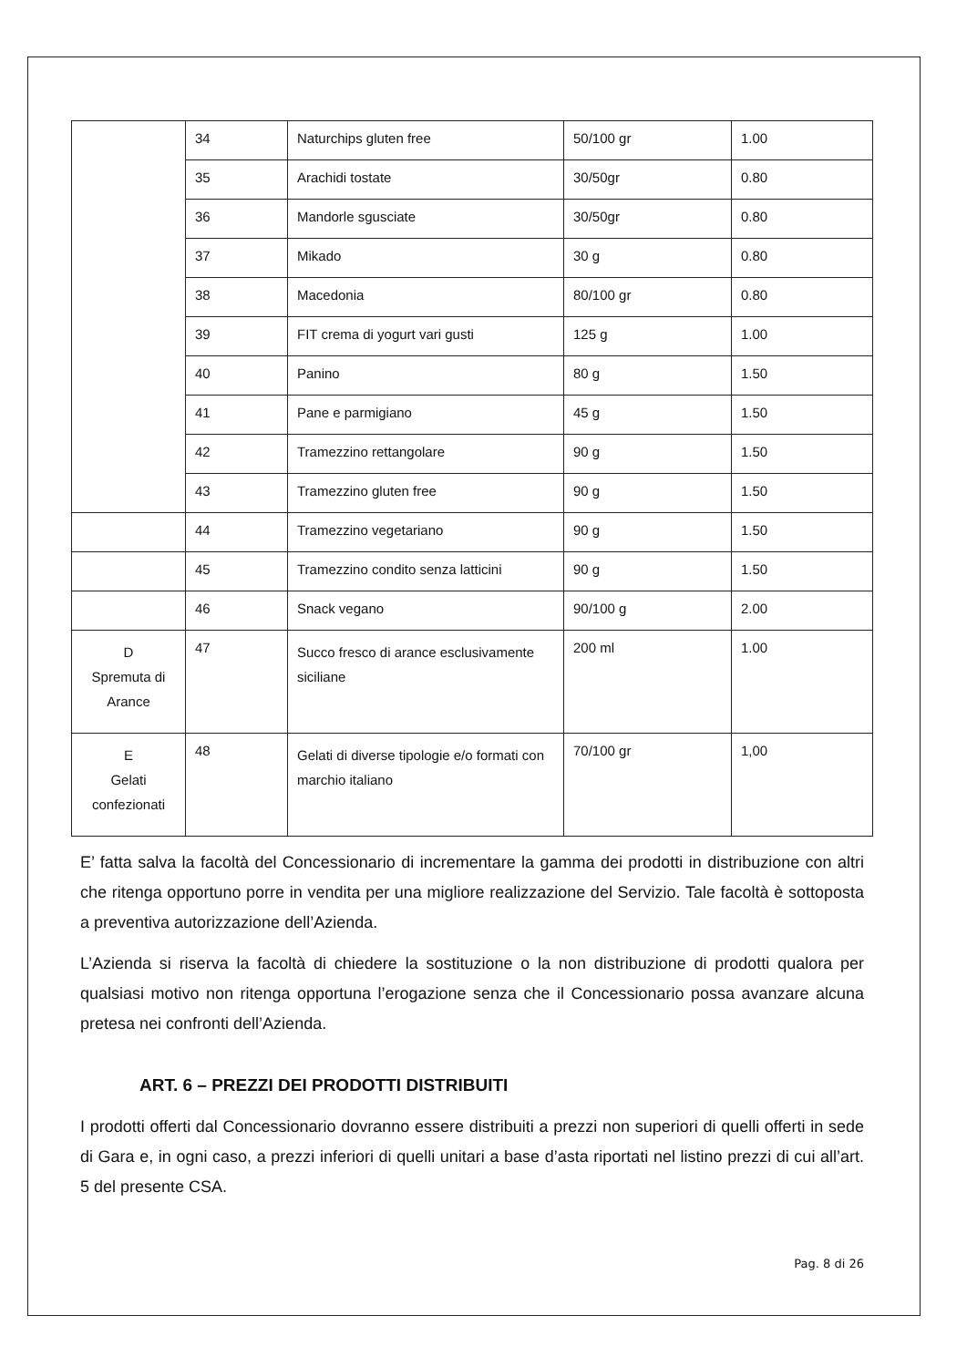| | 34 | Naturchips gluten free | 50/100 gr | 1.00 |
| | 35 | Arachidi tostate | 30/50gr | 0.80 |
| | 36 | Mandorle sgusciate | 30/50gr | 0.80 |
| | 37 | Mikado | 30 g | 0.80 |
| | 38 | Macedonia | 80/100 gr | 0.80 |
| | 39 | FIT crema di yogurt vari gusti | 125 g | 1.00 |
| | 40 | Panino | 80 g | 1.50 |
| | 41 | Pane e parmigiano | 45 g | 1.50 |
| | 42 | Tramezzino rettangolare | 90 g | 1.50 |
| | 43 | Tramezzino gluten free | 90 g | 1.50 |
| | 44 | Tramezzino vegetariano | 90 g | 1.50 |
| | 45 | Tramezzino condito senza latticini | 90 g | 1.50 |
| | 46 | Snack vegano | 90/100 g | 2.00 |
| D Spremuta di Arance | 47 | Succo fresco di arance esclusivamente siciliane | 200 ml | 1.00 |
| E Gelati confezionati | 48 | Gelati di diverse tipologie e/o formati con marchio italiano | 70/100 gr | 1,00 |
E’ fatta salva la facoltà del Concessionario di incrementare la gamma dei prodotti in distribuzione con altri che ritenga opportuno porre in vendita per una migliore realizzazione del Servizio. Tale facoltà è sottoposta a preventiva autorizzazione dell’Azienda.
L’Azienda si riserva la facoltà di chiedere la sostituzione o la non distribuzione di prodotti qualora per qualsiasi motivo non ritenga opportuna l’erogazione senza che il Concessionario possa avanzare alcuna pretesa nei confronti dell’Azienda.
ART. 6 – PREZZI DEI PRODOTTI DISTRIBUITI
I prodotti offerti dal Concessionario dovranno essere distribuiti a prezzi non superiori di quelli offerti in sede di Gara e, in ogni caso, a prezzi inferiori di quelli unitari a base d’asta riportati nel listino prezzi di cui all’art. 5 del presente CSA.
Pag. 8 di 26